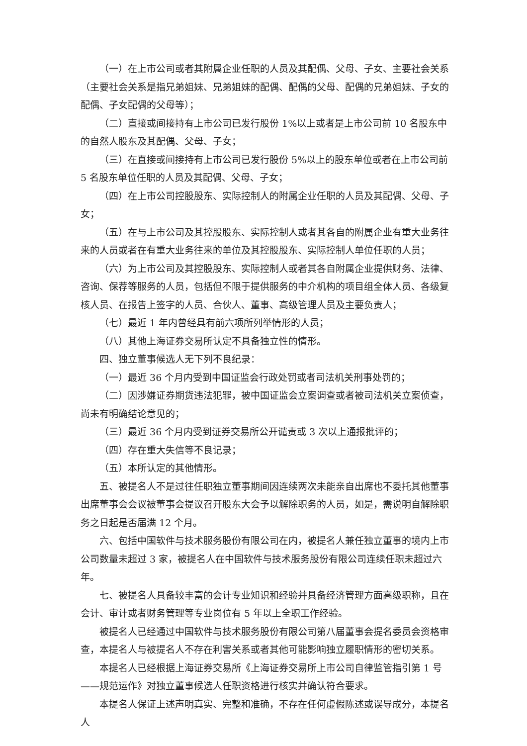（一）在上市公司或者其附属企业任职的人员及其配偶、父母、子女、主要社会关系（主要社会关系是指兄弟姐妹、兄弟姐妹的配偶、配偶的父母、配偶的兄弟姐妹、子女的配偶、子女配偶的父母等）；
（二）直接或间接持有上市公司已发行股份 1%以上或者是上市公司前 10 名股东中的自然人股东及其配偶、父母、子女；
（三）在直接或间接持有上市公司已发行股份 5%以上的股东单位或者在上市公司前 5 名股东单位任职的人员及其配偶、父母、子女；
（四）在上市公司控股股东、实际控制人的附属企业任职的人员及其配偶、父母、子女；
（五）在与上市公司及其控股股东、实际控制人或者其各自的附属企业有重大业务往来的人员或者在有重大业务往来的单位及其控股股东、实际控制人单位任职的人员；
（六）为上市公司及其控股股东、实际控制人或者其各自附属企业提供财务、法律、咨询、保荐等服务的人员，包括但不限于提供服务的中介机构的项目组全体人员、各级复核人员、在报告上签字的人员、合伙人、董事、高级管理人员及主要负责人；
（七）最近 1 年内曾经具有前六项所列举情形的人员；
（八）其他上海证券交易所认定不具备独立性的情形。
四、独立董事候选人无下列不良纪录：
（一）最近 36 个月内受到中国证监会行政处罚或者司法机关刑事处罚的；
（二）因涉嫌证券期货违法犯罪，被中国证监会立案调查或者被司法机关立案侦查，尚未有明确结论意见的；
（三）最近 36 个月内受到证券交易所公开谴责或 3 次以上通报批评的；
（四）存在重大失信等不良记录；
（五）本所认定的其他情形。
五、被提名人不是过往任职独立董事期间因连续两次未能亲自出席也不委托其他董事出席董事会会议被董事会提议召开股东大会予以解除职务的人员，如是，需说明自解除职务之日起是否届满 12 个月。
六、包括中国软件与技术服务股份有限公司在内，被提名人兼任独立董事的境内上市公司数量未超过 3 家，被提名人在中国软件与技术服务股份有限公司连续任职未超过六年。
七、被提名人具备较丰富的会计专业知识和经验并具备经济管理方面高级职称，且在会计、审计或者财务管理等专业岗位有 5 年以上全职工作经验。
被提名人已经通过中国软件与技术服务股份有限公司第八届董事会提名委员会资格审查，本提名人与被提名人不存在利害关系或者其他可能影响独立履职情形的密切关系。
本提名人已经根据上海证券交易所《上海证券交易所上市公司自律监管指引第 1 号——规范运作》对独立董事候选人任职资格进行核实并确认符合要求。
本提名人保证上述声明真实、完整和准确，不存在任何虚假陈述或误导成分，本提名人